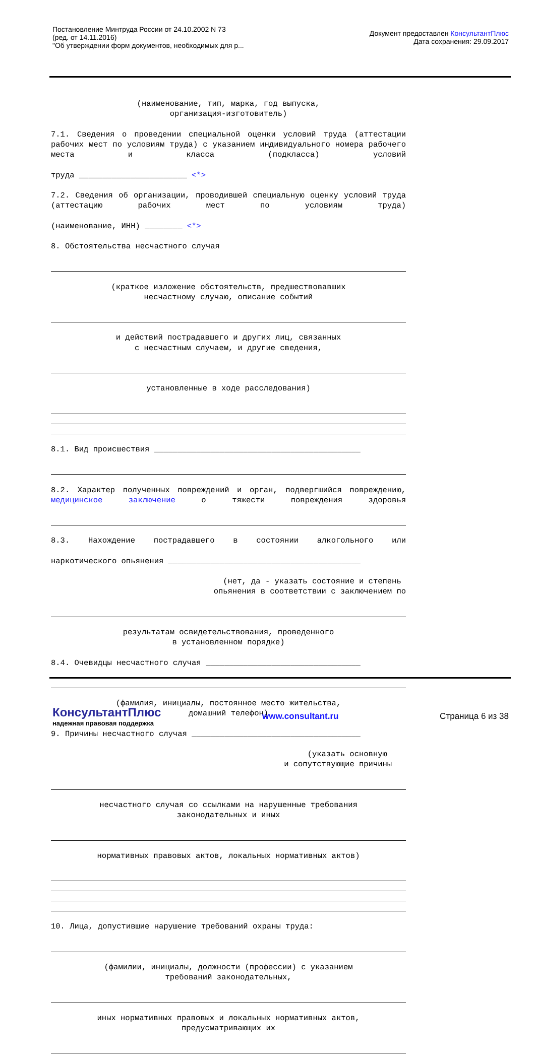Постановление Минтруда России от 24.10.2002 N 73
(ред. от 14.11.2016)
"Об утверждении форм документов, необходимых для р...
Документ предоставлен КонсультантПлюс
Дата сохранения: 29.09.2017
(наименование, тип, марка, год выпуска, организация-изготовитель)
7.1. Сведения о проведении специальной оценки условий труда (аттестации рабочих мест по условиям труда) с указанием индивидуального номера рабочего места и класса (подкласса) условий
труда _______________________ <*>
7.2. Сведения об организации, проводившей специальную оценку условий труда (аттестацию рабочих мест по условиям труда)
(наименование, ИНН) ________ <*>
8. Обстоятельства несчастного случая
(краткое изложение обстоятельств, предшествовавших несчастному случаю, описание событий
и действий пострадавшего и других лиц, связанных с несчастным случаем, и другие сведения,
установленные в ходе расследования)
8.1. Вид происшествия ____________________________________________
8.2. Характер полученных повреждений и орган, подвергшийся повреждению, медицинское заключение о тяжести повреждения здоровья
8.3. Нахождение пострадавшего в состоянии алкогольного или
наркотического опьянения _________________________________________
(нет, да - указать состояние и степень опьянения в соответствии с заключением по
результатам освидетельствования, проведенного в установленном порядке)
8.4. Очевидцы несчастного случая _________________________________
(фамилия, инициалы, постоянное место жительства, домашний телефон)
9. Причины несчастного случая ____________________________________
(указать основную и сопутствующие причины
несчастного случая со ссылками на нарушенные требования законодательных и иных
нормативных правовых актов, локальных нормативных актов)
10. Лица, допустившие нарушение требований охраны труда:
(фамилии, инициалы, должности (профессии) с указанием требований законодательных,
иных нормативных правовых и локальных нормативных актов, предусматривающих их
КонсультантПлюс
надежная правовая поддержка
www.consultant.ru Страница 6 из 38